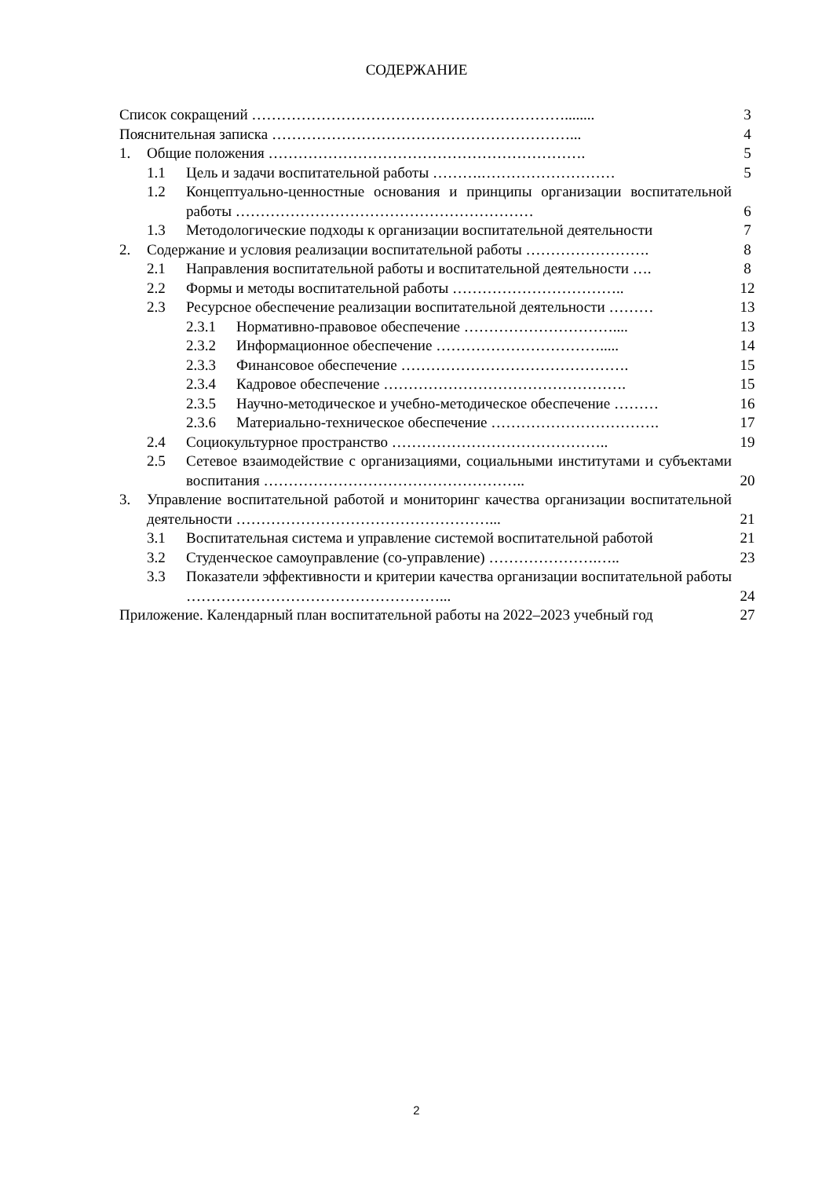СОДЕРЖАНИЕ
Список сокращений ………………………………………………………........ 3
Пояснительная записка ……………………………………………………... 4
1. Общие положения ………………………………………………………. 5
1.1 Цель и задачи воспитательной работы ……….……………………… 5
1.2 Концептуально-ценностные основания и принципы организации воспитательной работы ……………………………………………………
6
1.3 Методологические подходы к организации воспитательной деятельности
7
2. Содержание и условия реализации воспитательной работы ……………………. 8
2.1 Направления воспитательной работы и воспитательной деятельности ….
8
2.2 Формы и методы воспитательной работы …………………………….. 12
2.3 Ресурсное обеспечение реализации воспитательной деятельности ………
13
2.3.1 Нормативно-правовое обеспечение ………………………….... 13
2.3.2 Информационное обеспечение ……………………………..... 14
2.3.3 Финансовое обеспечение ………………………………………. 15
2.3.4 Кадровое обеспечение …………………………………………. 15
2.3.5 Научно-методическое и учебно-методическое обеспечение ………
16
2.3.6 Материально-техническое обеспечение ……………………………. 17
2.4 Социокультурное пространство …………………………………….. 19
2.5 Сетевое взаимодействие с организациями, социальными институтами и субъектами воспитания ……………………………………………..
20
3. Управление воспитательной работой и мониторинг качества организации воспитательной деятельности ……………………………………………...
21
3.1 Воспитательная система и управление системой воспитательной работой
21
3.2 Студенческое самоуправление (со-управление) ………………….….. 23
3.3 Показатели эффективности и критерии качества организации воспитательной работы ……………………………………………...
24
Приложение. Календарный план воспитательной работы на 2022–2023 учебный год
27
2